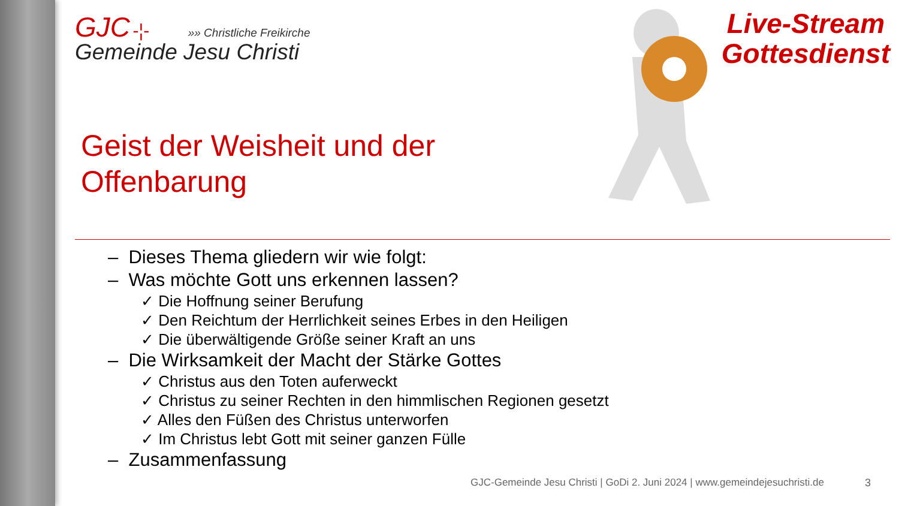GJC -¦- »» Christliche Freikirche
Gemeinde Jesu Christi
Live-Stream
Gottesdienst
Geist der Weisheit und der
Offenbarung
– Dieses Thema gliedern wir wie folgt:
– Was möchte Gott uns erkennen lassen?
✓ Die Hoffnung seiner Berufung
✓ Den Reichtum der Herrlichkeit seines Erbes in den Heiligen
✓ Die überwältigende Größe seiner Kraft an uns
– Die Wirksamkeit der Macht der Stärke Gottes
✓ Christus aus den Toten auferweckt
✓ Christus zu seiner Rechten in den himmlischen Regionen gesetzt
✓ Alles den Füßen des Christus unterworfen
✓ Im Christus lebt Gott mit seiner ganzen Fülle
– Zusammenfassung
GJC-Gemeinde Jesu Christi | GoDi 2. Juni 2024 | www.gemeindejesuchristi.de
3